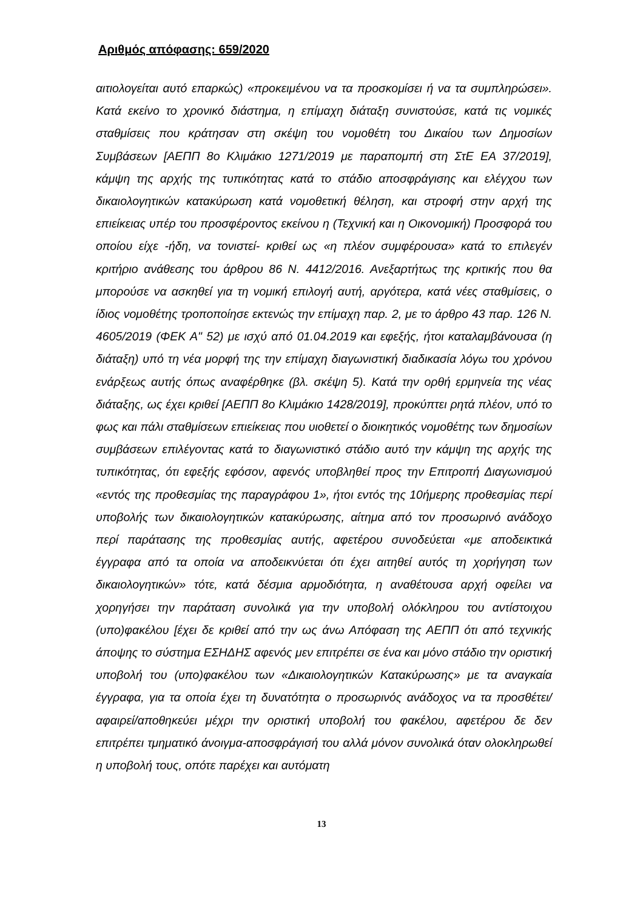Αριθμός απόφασης: 659/2020
αιτιολογείται αυτό επαρκώς) «προκειμένου να τα προσκομίσει ή να τα συμπληρώσει». Κατά εκείνο το χρονικό διάστημα, η επίμαχη διάταξη συνιστούσε, κατά τις νομικές σταθμίσεις που κράτησαν στη σκέψη του νομοθέτη του Δικαίου των Δημοσίων Συμβάσεων [ΑΕΠΠ 8ο Κλιμάκιο 1271/2019 με παραπομπή στη ΣτΕ ΕΑ 37/2019], κάμψη της αρχής της τυπικότητας κατά το στάδιο αποσφράγισης και ελέγχου των δικαιολογητικών κατακύρωση κατά νομοθετική θέληση, και στροφή στην αρχή της επιείκειας υπέρ του προσφέροντος εκείνου η (Τεχνική και η Οικονομική) Προσφορά του οποίου είχε -ήδη, να τονιστεί- κριθεί ως «η πλέον συμφέρουσα» κατά το επιλεγέν κριτήριο ανάθεσης του άρθρου 86 Ν. 4412/2016. Ανεξαρτήτως της κριτικής που θα μπορούσε να ασκηθεί για τη νομική επιλογή αυτή, αργότερα, κατά νέες σταθμίσεις, ο ίδιος νομοθέτης τροποποίησε εκτενώς την επίμαχη παρ. 2, με το άρθρο 43 παρ. 126 Ν. 4605/2019 (ΦΕΚ Α" 52) με ισχύ από 01.04.2019 και εφεξής, ήτοι καταλαμβάνουσα (η διάταξη) υπό τη νέα μορφή της την επίμαχη διαγωνιστική διαδικασία λόγω του χρόνου ενάρξεως αυτής όπως αναφέρθηκε (βλ. σκέψη 5). Κατά την ορθή ερμηνεία της νέας διάταξης, ως έχει κριθεί [ΑΕΠΠ 8ο Κλιμάκιο 1428/2019], προκύπτει ρητά πλέον, υπό το φως και πάλι σταθμίσεων επιείκειας που υιοθετεί ο διοικητικός νομοθέτης των δημοσίων συμβάσεων επιλέγοντας κατά το διαγωνιστικό στάδιο αυτό την κάμψη της αρχής της τυπικότητας, ότι εφεξής εφόσον, αφενός υποβληθεί προς την Επιτροπή Διαγωνισμού «εντός της προθεσμίας της παραγράφου 1», ήτοι εντός της 10ήμερης προθεσμίας περί υποβολής των δικαιολογητικών κατακύρωσης, αίτημα από τον προσωρινό ανάδοχο περί παράτασης της προθεσμίας αυτής, αφετέρου συνοδεύεται «με αποδεικτικά έγγραφα από τα οποία να αποδεικνύεται ότι έχει αιτηθεί αυτός τη χορήγηση των δικαιολογητικών» τότε, κατά δέσμια αρμοδιότητα, η αναθέτουσα αρχή οφείλει να χορηγήσει την παράταση συνολικά για την υποβολή ολόκληρου του αντίστοιχου (υπο)φακέλου [έχει δε κριθεί από την ως άνω Απόφαση της ΑΕΠΠ ότι από τεχνικής άποψης το σύστημα ΕΣΗΔΗΣ αφενός μεν επιτρέπει σε ένα και μόνο στάδιο την οριστική υποβολή του (υπο)φακέλου των «Δικαιολογητικών Κατακύρωσης» με τα αναγκαία έγγραφα, για τα οποία έχει τη δυνατότητα ο προσωρινός ανάδοχος να τα προσθέτει/αφαιρεί/αποθηκεύει μέχρι την οριστική υποβολή του φακέλου, αφετέρου δε δεν επιτρέπει τμηματικό άνοιγμα-αποσφράγισή του αλλά μόνον συνολικά όταν ολοκληρωθεί η υποβολή τους, οπότε παρέχει και αυτόματη
13